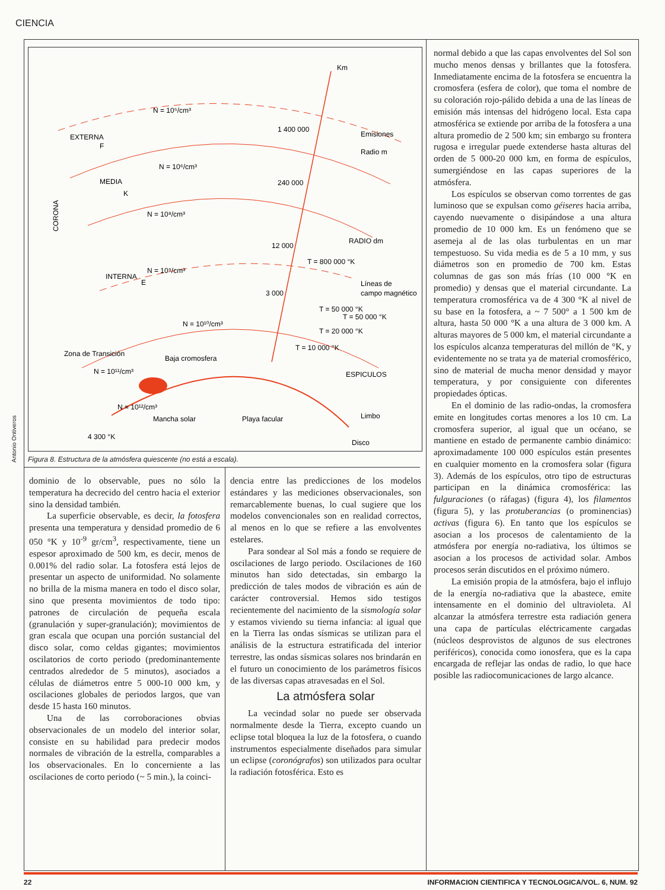CIENCIA
Antonio Ontiveros
Km
N = 10⁵/cm³
EXTERNA
F
1 400 000
Emisiones
Radio m
N = 10⁶/cm³
MEDIA
K
240 000
CORONA
N = 10⁸/cm³
12 000
RADIO dm
INTERNA
N = 10⁹/cm³
T = 800 000 °K
E
Líneas de
campo magnético
3 000
T = 50 000 °K
T = 50 000 °K
N = 10¹⁰/cm³
T = 20 000 °K
T = 10 000 °K
Zona de Transición
N = 10¹¹/cm³
Baja cromosfera
N = 10¹²/cm³
ESPICULOS
Mancha solar
Playa facular
Limbo
4 300 °K
Disco
Figura 8. Estructura de la atmósfera quiescente (no está a escala).
dominio de lo observable, pues no sólo la temperatura ha decrecido del centro hacia el exterior sino la densidad también.
La superficie observable, es decir, la fotosfera presenta una temperatura y densidad promedio de 6 050 °K y 10<sup>-9</sup> gr/cm<sup>3</sup>, respectivamente, tiene un espesor aproximado de 500 km, es decir, menos de 0.001% del radio solar. La fotosfera está lejos de presentar un aspecto de uniformidad. No solamente no brilla de la misma manera en todo el disco solar, sino que presenta movimientos de todo tipo: patrones de circulación de pequeña escala (granulación y super-granulación); movimientos de gran escala que ocupan una porción sustancial del disco solar, como celdas gigantes; movimientos oscilatorios de corto periodo (predominantemente centrados alrededor de 5 minutos), asociados a células de diámetros entre 5 000-10 000 km, y oscilaciones globales de periodos largos, que van desde 15 hasta 160 minutos.
Una de las corroboraciones obvias observacionales de un modelo del interior solar, consiste en su habilidad para predecir modos normales de vibración de la estrella, comparables a los observacionales. En lo concerniente a las oscilaciones de corto periodo (~ 5 min.), la coinci-
dencia entre las predicciones de los modelos estándares y las mediciones observacionales, son remarcablemente buenas, lo cual sugiere que los modelos convencionales son en realidad correctos, al menos en lo que se refiere a las envolventes estelares.
Para sondear al Sol más a fondo se requiere de oscilaciones de largo periodo. Oscilaciones de 160 minutos han sido detectadas, sin embargo la predicción de tales modos de vibración es aún de carácter controversial. Hemos sido testigos recientemente del nacimiento de la sismología solar y estamos viviendo su tierna infancia: al igual que en la Tierra las ondas sísmicas se utilizan para el análisis de la estructura estratificada del interior terrestre, las ondas sísmicas solares nos brindarán en el futuro un conocimiento de los parámetros físicos de las diversas capas atravesadas en el Sol.
La atmósfera solar
La vecindad solar no puede ser observada normalmente desde la Tierra, excepto cuando un eclipse total bloquea la luz de la fotosfera, o cuando instrumentos especialmente diseñados para simular un eclipse (coronógrafos) son utilizados para ocultar la radiación fotosférica. Esto es
normal debido a que las capas envolventes del Sol son mucho menos densas y brillantes que la fotosfera. Inmediatamente encima de la fotosfera se encuentra la cromosfera (esfera de color), que toma el nombre de su coloración rojo-pálido debida a una de las líneas de emisión más intensas del hidrógeno local. Esta capa atmosférica se extiende por arriba de la fotosfera a una altura promedio de 2 500 km; sin embargo su frontera rugosa e irregular puede extenderse hasta alturas del orden de 5 000-20 000 km, en forma de espículos, sumergiéndose en las capas superiores de la atmósfera.
Los espículos se observan como torrentes de gas luminoso que se expulsan como géiseres hacia arriba, cayendo nuevamente o disipándose a una altura promedio de 10 000 km. Es un fenómeno que se asemeja al de las olas turbulentas en un mar tempestuoso. Su vida media es de 5 a 10 mm, y sus diámetros son en promedio de 700 km. Estas columnas de gas son más frías (10 000 °K en promedio) y densas que el material circundante. La temperatura cromosférica va de 4 300 °K al nivel de su base en la fotosfera, a ~ 7 500° a 1 500 km de altura, hasta 50 000 °K a una altura de 3 000 km. A alturas mayores de 5 000 km, el material circundante a los espículos alcanza temperaturas del millón de °K, y evidentemente no se trata ya de material cromosférico, sino de material de mucha menor densidad y mayor temperatura, y por consiguiente con diferentes propiedades ópticas.
En el dominio de las radio-ondas, la cromosfera emite en longitudes cortas menores a los 10 cm. La cromosfera superior, al igual que un océano, se mantiene en estado de permanente cambio dinámico: aproximadamente 100 000 espículos están presentes en cualquier momento en la cromosfera solar (figura 3). Además de los espículos, otro tipo de estructuras participan en la dinámica cromosférica: las fulguraciones (o ráfagas) (figura 4), los filamentos (figura 5), y las protuberancias (o prominencias) activas (figura 6). En tanto que los espículos se asocian a los procesos de calentamiento de la atmósfera por energía no-radiativa, los últimos se asocian a los procesos de actividad solar. Ambos procesos serán discutidos en el próximo número.
La emisión propia de la atmósfera, bajo el influjo de la energía no-radiativa que la abastece, emite intensamente en el dominio del ultravioleta. Al alcanzar la atmósfera terrestre esta radiación genera una capa de partículas eléctricamente cargadas (núcleos desprovistos de algunos de sus electrones periféricos), conocida como ionosfera, que es la capa encargada de reflejar las ondas de radio, lo que hace posible las radiocomunicaciones de largo alcance.
22 INFORMACION CIENTIFICA Y TECNOLOGICA/VOL. 6, NUM. 92